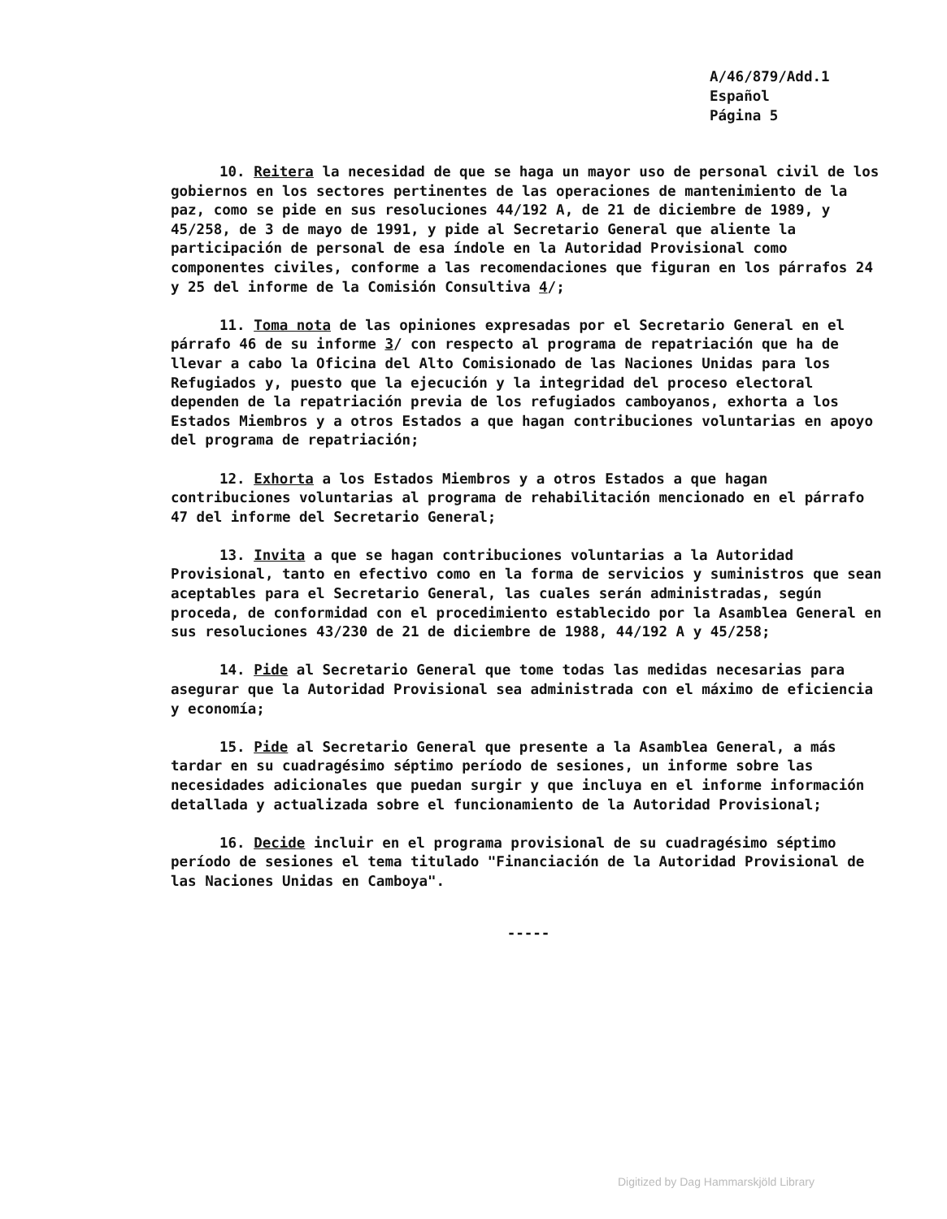A/46/879/Add.1
Español
Página 5
10. Reitera la necesidad de que se haga un mayor uso de personal civil de los gobiernos en los sectores pertinentes de las operaciones de mantenimiento de la paz, como se pide en sus resoluciones 44/192 A, de 21 de diciembre de 1989, y 45/258, de 3 de mayo de 1991, y pide al Secretario General que aliente la participación de personal de esa índole en la Autoridad Provisional como componentes civiles, conforme a las recomendaciones que figuran en los párrafos 24 y 25 del informe de la Comisión Consultiva 4/;
11. Toma nota de las opiniones expresadas por el Secretario General en el párrafo 46 de su informe 3/ con respecto al programa de repatriación que ha de llevar a cabo la Oficina del Alto Comisionado de las Naciones Unidas para los Refugiados y, puesto que la ejecución y la integridad del proceso electoral dependen de la repatriación previa de los refugiados camboyanos, exhorta a los Estados Miembros y a otros Estados a que hagan contribuciones voluntarias en apoyo del programa de repatriación;
12. Exhorta a los Estados Miembros y a otros Estados a que hagan contribuciones voluntarias al programa de rehabilitación mencionado en el párrafo 47 del informe del Secretario General;
13. Invita a que se hagan contribuciones voluntarias a la Autoridad Provisional, tanto en efectivo como en la forma de servicios y suministros que sean aceptables para el Secretario General, las cuales serán administradas, según proceda, de conformidad con el procedimiento establecido por la Asamblea General en sus resoluciones 43/230 de 21 de diciembre de 1988, 44/192 A y 45/258;
14. Pide al Secretario General que tome todas las medidas necesarias para asegurar que la Autoridad Provisional sea administrada con el máximo de eficiencia y economía;
15. Pide al Secretario General que presente a la Asamblea General, a más tardar en su cuadragésimo séptimo período de sesiones, un informe sobre las necesidades adicionales que puedan surgir y que incluya en el informe información detallada y actualizada sobre el funcionamiento de la Autoridad Provisional;
16. Decide incluir en el programa provisional de su cuadragésimo séptimo período de sesiones el tema titulado "Financiación de la Autoridad Provisional de las Naciones Unidas en Camboya".
-----
Digitized by Dag Hammarskjöld Library